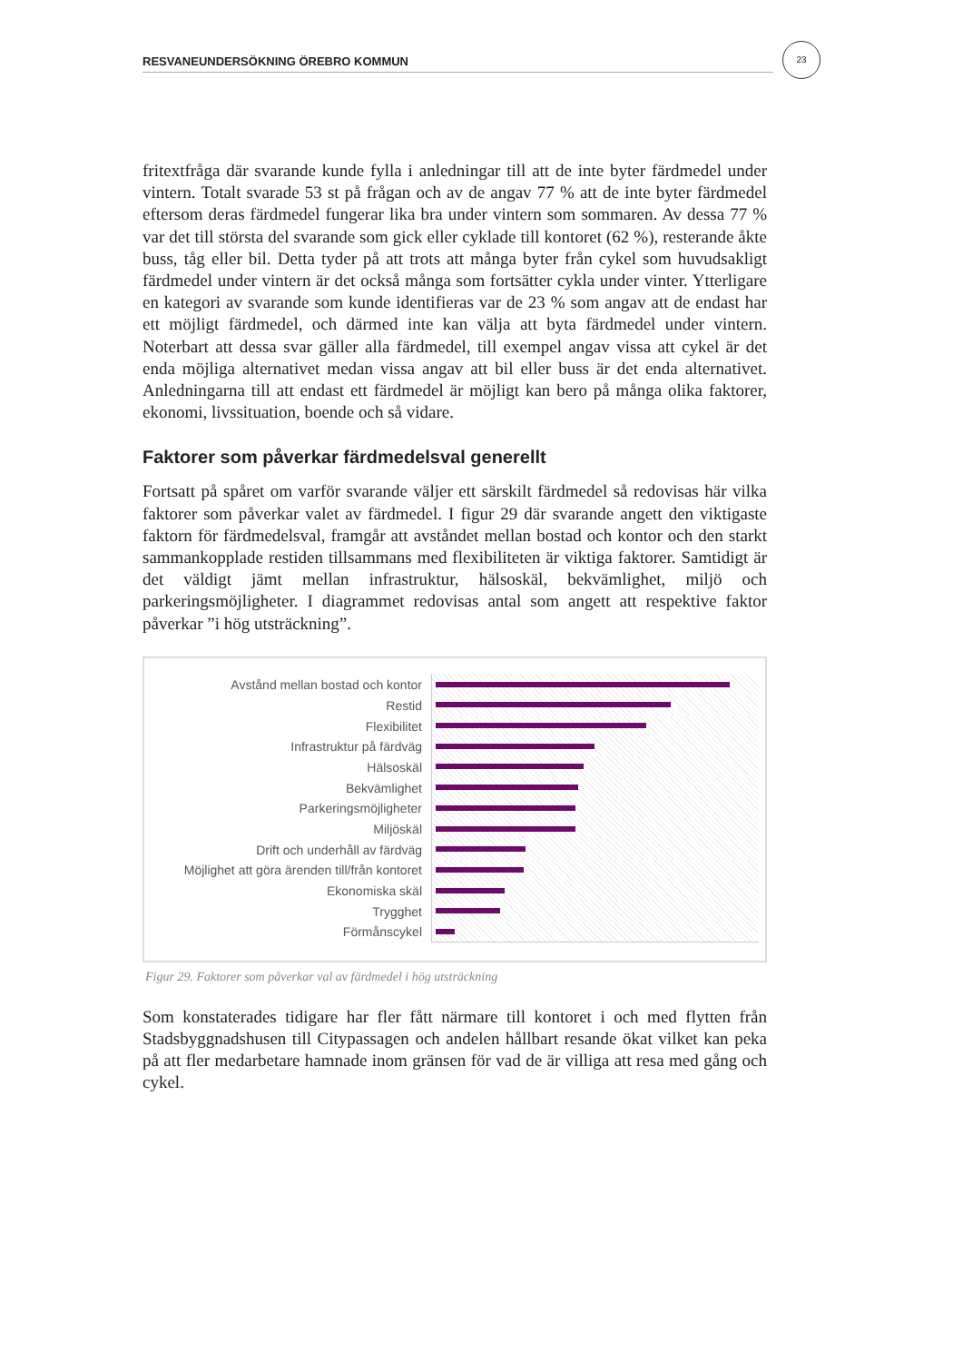23
RESVANEUNDERSÖKNING ÖREBRO KOMMUN
fritextfråga där svarande kunde fylla i anledningar till att de inte byter färdmedel under vintern. Totalt svarade 53 st på frågan och av de angav 77 % att de inte byter färdmedel eftersom deras färdmedel fungerar lika bra under vintern som sommaren. Av dessa 77 % var det till största del svarande som gick eller cyklade till kontoret (62 %), resterande åkte buss, tåg eller bil. Detta tyder på att trots att många byter från cykel som huvudsakligt färdmedel under vintern är det också många som fortsätter cykla under vinter. Ytterligare en kategori av svarande som kunde identifieras var de 23 % som angav att de endast har ett möjligt färdmedel, och därmed inte kan välja att byta färdmedel under vintern. Noterbart att dessa svar gäller alla färdmedel, till exempel angav vissa att cykel är det enda möjliga alternativet medan vissa angav att bil eller buss är det enda alternativet. Anledningarna till att endast ett färdmedel är möjligt kan bero på många olika faktorer, ekonomi, livssituation, boende och så vidare.
Faktorer som påverkar färdmedelsval generellt
Fortsatt på spåret om varför svarande väljer ett särskilt färdmedel så redovisas här vilka faktorer som påverkar valet av färdmedel. I figur 29 där svarande angett den viktigaste faktorn för färdmedelsval, framgår att avståndet mellan bostad och kontor och den starkt sammankopplade restiden tillsammans med flexibiliteten är viktiga faktorer. Samtidigt är det väldigt jämt mellan infrastruktur, hälsoskäl, bekvämlighet, miljö och parkeringsmöjligheter. I diagrammet redovisas antal som angett att respektive faktor påverkar ”i hög utsträckning”.
Avstånd mellan bostad och kontor
Restid
Flexibilitet
Infrastruktur på färdväg
Hälsoskäl
Bekvämlighet
Parkeringsmöjligheter
Miljöskäl
Drift och underhåll av färdväg
Möjlighet att göra ärenden till/från kontoret
Ekonomiska skäl
Trygghet
Förmånscykel
Figur 29. Faktorer som påverkar val av färdmedel i hög utsträckning
Som konstaterades tidigare har fler fått närmare till kontoret i och med flytten från Stadsbyggnadshusen till Citypassagen och andelen hållbart resande ökat vilket kan peka på att fler medarbetare hamnade inom gränsen för vad de är villiga att resa med gång och cykel.